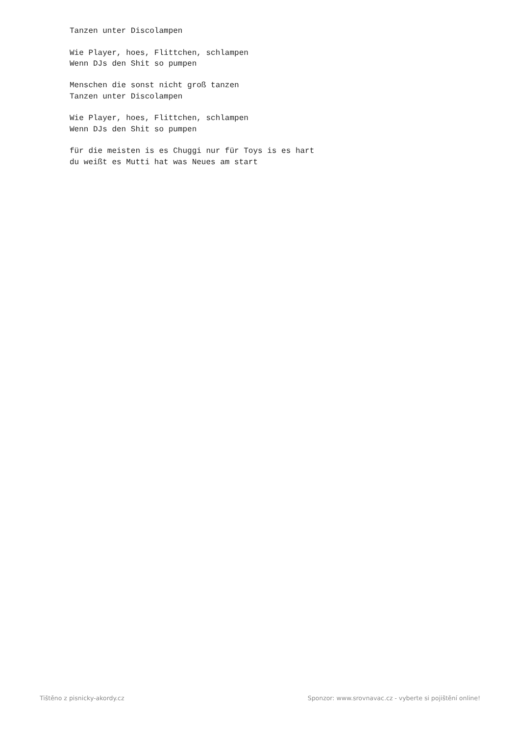Tanzen unter Discolampen

Wie Player, hoes, Flittchen, schlampen
Wenn DJs den Shit so pumpen

Menschen die sonst nicht groß tanzen
Tanzen unter Discolampen

Wie Player, hoes, Flittchen, schlampen
Wenn DJs den Shit so pumpen

für die meisten is es Chuggi nur für Toys is es hart
du weißt es Mutti hat was Neues am start
Tištěno z pisnicky-akordy.cz Sponzor: www.srovnavac.cz - vyberte si pojištění online!